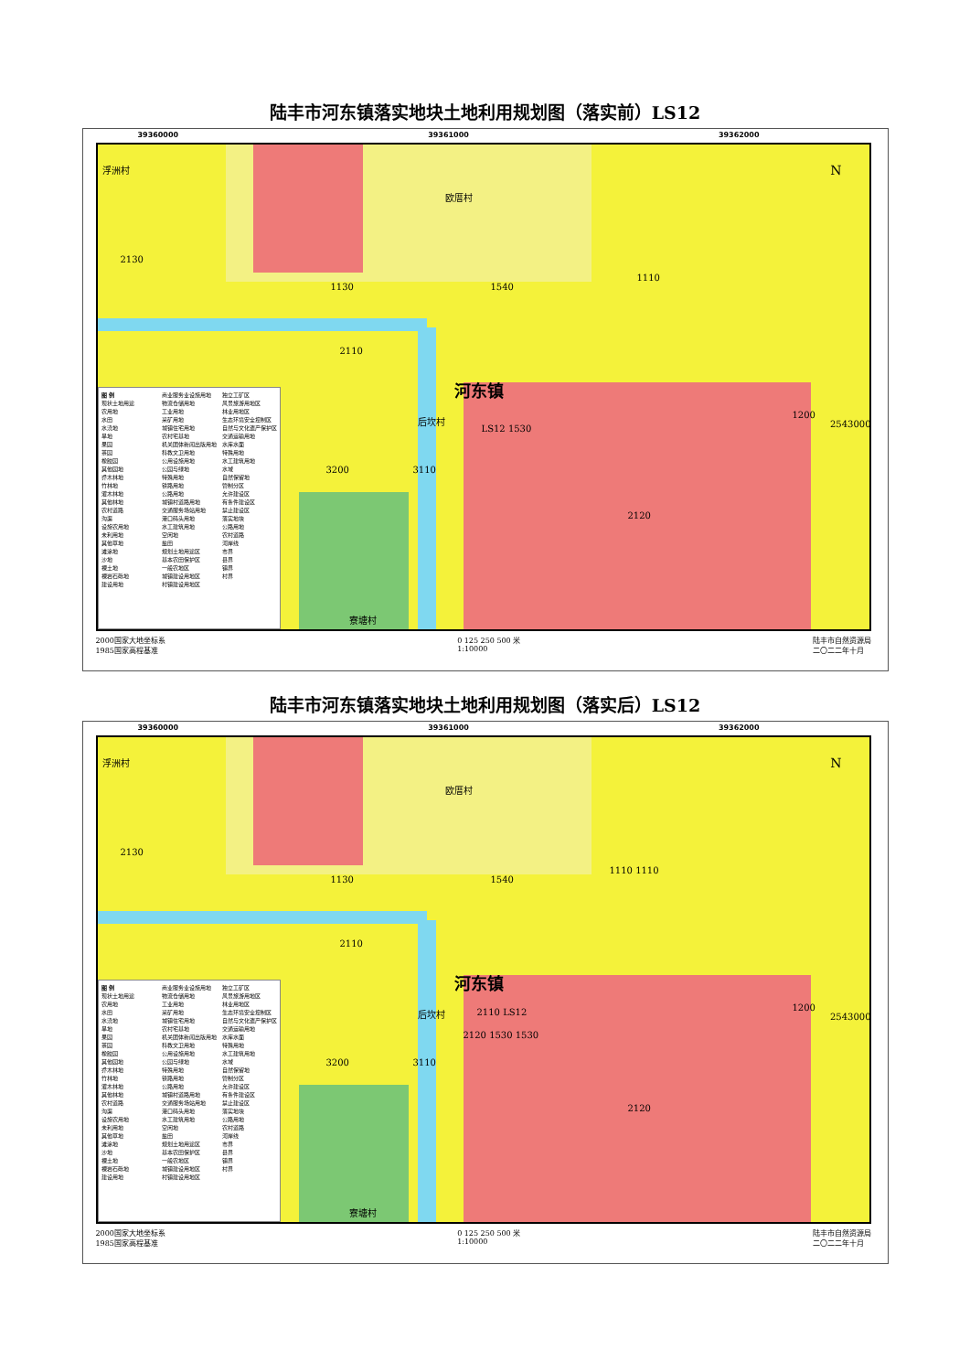陆丰市河东镇落实地块土地利用规划图（落实前）LS12
39360000 39361000 39362000
图 例
现状土地用途
农用地
水田
水浇地
旱地
果园
茶园
橡胶园
其他园地
乔木林地
竹林地
灌木林地
其他林地
农村道路
沟渠
设施农用地
未利用地
其他草地
滩涂地
沙地
裸土地
裸岩石砾地
建设用地
商业服务业设施用地
物流仓储用地
工业用地
采矿用地
城镇住宅用地
农村宅基地
机关团体新闻出版用地
科教文卫用地
公用设施用地
公园与绿地
特殊用地
铁路用地
公路用地
城镇村道路用地
交通服务场站用地
港口码头用地
水工建筑用地
空闲地
盐田
规划土地用途区
基本农田保护区
一般农地区
城镇建设用地区
村镇建设用地区
独立工矿区
风景旅游用地区
林业用地区
生态环境安全控制区
自然与文化遗产保护区
交通运输用地
水库水面
特殊用地
水工建筑用地
水域
自然保留地
管制分区
允许建设区
有条件建设区
禁止建设区
落实地块
公路用地
农村道路
河岸线
市界
县界
镇界
村界
浮洲村
欧厝村
2130
1130 1540
1110
2110
河东镇
后坎村
LS12 1530
3200 3110
2120
1200
寮塘村
N
2543000
2000国家大地坐标系
1985国家高程基准 0 125 250 500 米
1:10000 陆丰市自然资源局
二〇二二年十月
陆丰市河东镇落实地块土地利用规划图（落实后）LS12
39360000 39361000 39362000
图 例
现状土地用途
农用地
水田
水浇地
旱地
果园
茶园
橡胶园
其他园地
乔木林地
竹林地
灌木林地
其他林地
农村道路
沟渠
设施农用地
未利用地
其他草地
滩涂地
沙地
裸土地
裸岩石砾地
建设用地
商业服务业设施用地
物流仓储用地
工业用地
采矿用地
城镇住宅用地
农村宅基地
机关团体新闻出版用地
科教文卫用地
公用设施用地
公园与绿地
特殊用地
铁路用地
公路用地
城镇村道路用地
交通服务场站用地
港口码头用地
水工建筑用地
空闲地
盐田
规划土地用途区
基本农田保护区
一般农地区
城镇建设用地区
村镇建设用地区
独立工矿区
风景旅游用地区
林业用地区
生态环境安全控制区
自然与文化遗产保护区
交通运输用地
水库水面
特殊用地
水工建筑用地
水域
自然保留地
管制分区
允许建设区
有条件建设区
禁止建设区
落实地块
公路用地
农村道路
河岸线
市界
县界
镇界
村界
浮洲村
欧厝村
2130
1130 1540
1110 1110
2110
河东镇
后坎村 2110 LS12
2120 1530 1530
3200 3110
2120
1200
寮塘村
N
2543000
2000国家大地坐标系
1985国家高程基准 0 125 250 500 米
1:10000 陆丰市自然资源局
二〇二二年十月